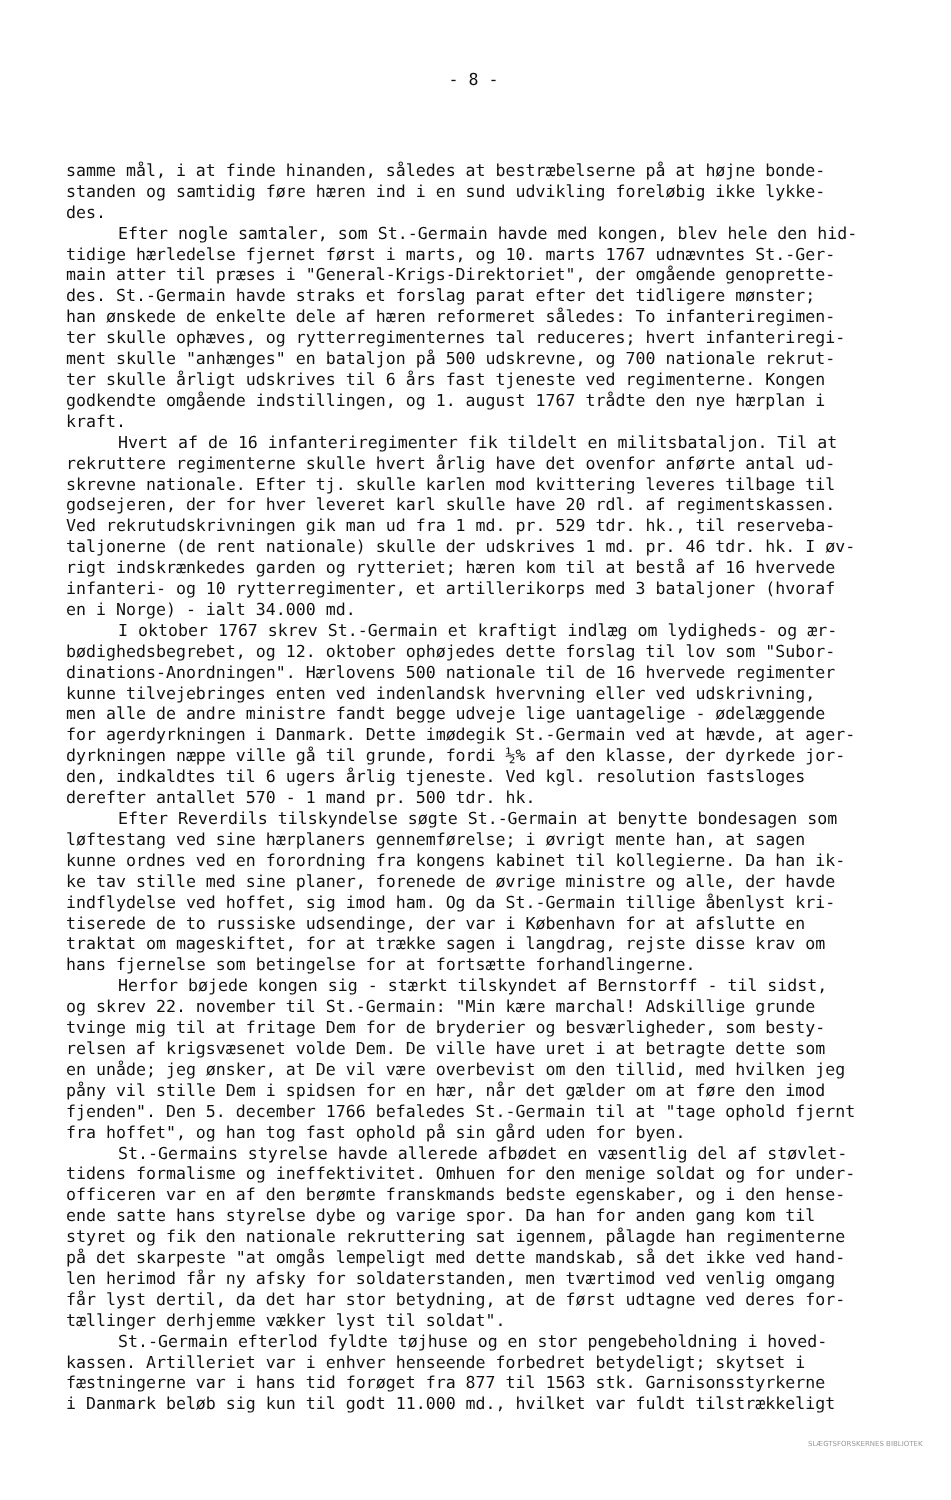- 8 -
samme mål, i at finde hinanden, således at bestræbelserne på at højne bonde- standen og samtidig føre hæren ind i en sund udvikling foreløbig ikke lykke- des.
Efter nogle samtaler, som St.-Germain havde med kongen, blev hele den hid- tidige hærledelse fjernet først i marts, og 10. marts 1767 udnævntes St.-Ger- main atter til præses i "General-Krigs-Direktoriet", der omgående genoprette- des. St.-Germain havde straks et forslag parat efter det tidligere mønster; han ønskede de enkelte dele af hæren reformeret således: To infanteriregimen- ter skulle ophæves, og rytterregimenternes tal reduceres; hvert infanteriregi- ment skulle "anhænges" en bataljon på 500 udskrevne, og 700 nationale rekrut- ter skulle årligt udskrives til 6 års fast tjeneste ved regimenterne. Kongen godkendte omgående indstillingen, og 1. august 1767 trådte den nye hærplan i kraft.
Hvert af de 16 infanteriregimenter fik tildelt en militsbataljon. Til at rekruttere regimenterne skulle hvert årlig have det ovenfor anførte antal ud- skrevne nationale. Efter tj. skulle karlen mod kvittering leveres tilbage til godsejeren, der for hver leveret karl skulle have 20 rdl. af regimentskassen. Ved rekrutudskrivningen gik man ud fra 1 md. pr. 529 tdr. hk., til reserveba- taljonerne (de rent nationale) skulle der udskrives 1 md. pr. 46 tdr. hk. I øv- rigt indskrænkedes garden og rytteriet; hæren kom til at bestå af 16 hvervede infanteri- og 10 rytterregimenter, et artillerikorps med 3 bataljoner (hvoraf en i Norge) - ialt 34.000 md.
I oktober 1767 skrev St.-Germain et kraftigt indlæg om lydigheds- og ær- bødighedsbegrebet, og 12. oktober ophøjedes dette forslag til lov som "Subor- dinations-Anordningen". Hærlovens 500 nationale til de 16 hvervede regimenter kunne tilvejebringes enten ved indenlandsk hvervning eller ved udskrivning, men alle de andre ministre fandt begge udveje lige uantagelige - ødelæggende for agerdyrkningen i Danmark. Dette imødegik St.-Germain ved at hævde, at ager- dyrkningen næppe ville gå til grunde, fordi ½% af den klasse, der dyrkede jor- den, indkaldtes til 6 ugers årlig tjeneste. Ved kgl. resolution fastsloges derefter antallet 570 - 1 mand pr. 500 tdr. hk.
Efter Reverdils tilskyndelse søgte St.-Germain at benytte bondesagen som løftestang ved sine hærplaners gennemførelse; i øvrigt mente han, at sagen kunne ordnes ved en forordning fra kongens kabinet til kollegierne. Da han ik- ke tav stille med sine planer, forenede de øvrige ministre og alle, der havde indflydelse ved hoffet, sig imod ham. Og da St.-Germain tillige åbenlyst kri- tiserede de to russiske udsendinge, der var i København for at afslutte en traktat om mageskiftet, for at trække sagen i langdrag, rejste disse krav om hans fjernelse som betingelse for at fortsætte forhandlingerne.
Herfor bøjede kongen sig - stærkt tilskyndet af Bernstorff - til sidst, og skrev 22. november til St.-Germain: "Min kære marchal! Adskillige grunde tvinge mig til at fritage Dem for de bryderier og besværligheder, som besty- relsen af krigsvæsenet volde Dem. De ville have uret i at betragte dette som en unåde; jeg ønsker, at De vil være overbevist om den tillid, med hvilken jeg påny vil stille Dem i spidsen for en hær, når det gælder om at føre den imod fjenden". Den 5. december 1766 befaledes St.-Germain til at "tage ophold fjernt fra hoffet", og han tog fast ophold på sin gård uden for byen.
St.-Germains styrelse havde allerede afbødet en væsentlig del af støvlet- tidens formalisme og ineffektivitet. Omhuen for den menige soldat og for under- officeren var en af den berømte franskmands bedste egenskaber, og i den hense- ende satte hans styrelse dybe og varige spor. Da han for anden gang kom til styret og fik den nationale rekruttering sat igennem, pålagde han regimenterne på det skarpeste "at omgås lempeligt med dette mandskab, så det ikke ved hand- len herimod får ny afsky for soldaterstanden, men tværtimod ved venlig omgang får lyst dertil, da det har stor betydning, at de først udtagne ved deres for- tællinger derhjemme vækker lyst til soldat".
St.-Germain efterlod fyldte tøjhuse og en stor pengebeholdning i hoved- kassen. Artilleriet var i enhver henseende forbedret betydeligt; skytset i fæstningerne var i hans tid forøget fra 877 til 1563 stk. Garnisonsstyrkerne i Danmark beløb sig kun til godt 11.000 md., hvilket var fuldt tilstrækkeligt
SLÆGTSFORSKERNES BIBLIOTEK